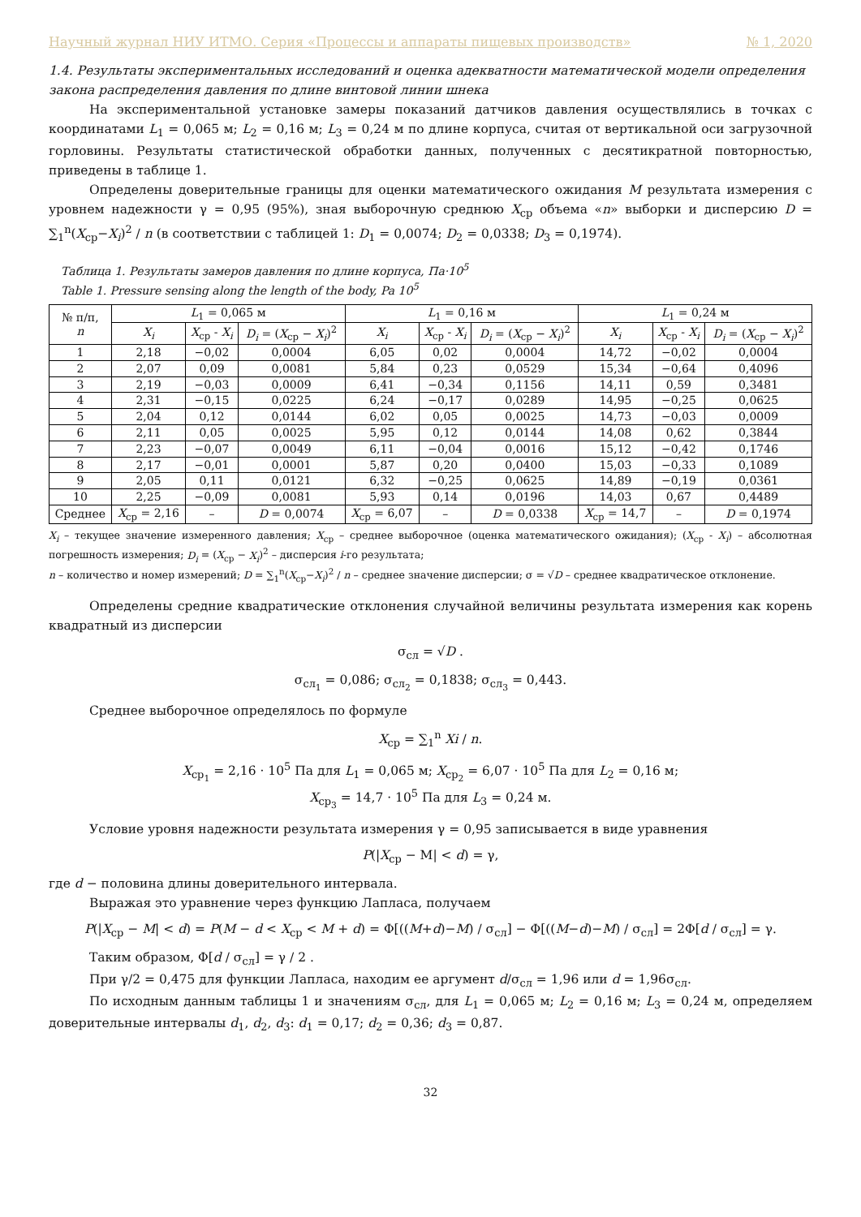Научный журнал НИУ ИТМО. Серия «Процессы и аппараты пищевых производств» № 1, 2020
1.4. Результаты экспериментальных исследований и оценка адекватности математической модели определения закона распределения давления по длине винтовой линии шнека
На экспериментальной установке замеры показаний датчиков давления осуществлялись в точках с координатами L<sub>1</sub> = 0,065 м; L<sub>2</sub> = 0,16 м; L<sub>3</sub> = 0,24 м по длине корпуса, считая от вертикальной оси загрузочной горловины. Результаты статистической обработки данных, полученных с десятикратной повторностью, приведены в таблице 1.
Определены доверительные границы для оценки математического ожидания M результата измерения с уровнем надежности γ = 0,95 (95%), зная выборочную среднюю X<sub>ср</sub> объема «n» выборки и дисперсию D = ∑<sub>1</sub><sup>n</sup>(X<sub>ср</sub>−X<sub>i</sub>)<sup>2</sup> / n (в соответствии с таблицей 1: D<sub>1</sub> = 0,0074; D<sub>2</sub> = 0,0338; D<sub>3</sub> = 0,1974).
Таблица 1. Результаты замеров давления по длине корпуса, Па·10<sup>5</sup>
Table 1. Pressure sensing along the length of the body, Pa 10<sup>5</sup>
| № п/п, n | L<sub>1</sub> = 0,065 м | | | L<sub>1</sub> = 0,16 м | | | L<sub>1</sub> = 0,24 м | | |
| --- | --- | --- | --- | --- | --- | --- | --- | --- | --- |
| | X<sub>i</sub> | X<sub>ср</sub> - X<sub>i</sub> | D<sub>i</sub> = ( X<sub>ср</sub> − X<sub>i</sub> )<sup>2</sup> | X<sub>i</sub> | X<sub>ср</sub> - X<sub>i</sub> | D<sub>i</sub> = ( X<sub>ср</sub> − X<sub>i</sub> )<sup>2</sup> | X<sub>i</sub> | X<sub>ср</sub> - X<sub>i</sub> | D<sub>i</sub> = ( X<sub>ср</sub> − X<sub>i</sub> )<sup>2</sup> |
| 1 | 2,18 | −0,02 | 0,0004 | 6,05 | 0,02 | 0,0004 | 14,72 | −0,02 | 0,0004 |
| 2 | 2,07 | 0,09 | 0,0081 | 5,84 | 0,23 | 0,0529 | 15,34 | −0,64 | 0,4096 |
| 3 | 2,19 | −0,03 | 0,0009 | 6,41 | −0,34 | 0,1156 | 14,11 | 0,59 | 0,3481 |
| 4 | 2,31 | −0,15 | 0,0225 | 6,24 | −0,17 | 0,0289 | 14,95 | −0,25 | 0,0625 |
| 5 | 2,04 | 0,12 | 0,0144 | 6,02 | 0,05 | 0,0025 | 14,73 | −0,03 | 0,0009 |
| 6 | 2,11 | 0,05 | 0,0025 | 5,95 | 0,12 | 0,0144 | 14,08 | 0,62 | 0,3844 |
| 7 | 2,23 | −0,07 | 0,0049 | 6,11 | −0,04 | 0,0016 | 15,12 | −0,42 | 0,1746 |
| 8 | 2,17 | −0,01 | 0,0001 | 5,87 | 0,20 | 0,0400 | 15,03 | −0,33 | 0,1089 |
| 9 | 2,05 | 0,11 | 0,0121 | 6,32 | −0,25 | 0,0625 | 14,89 | −0,19 | 0,0361 |
| 10 | 2,25 | −0,09 | 0,0081 | 5,93 | 0,14 | 0,0196 | 14,03 | 0,67 | 0,4489 |
| Среднее | X<sub>ср</sub> = 2,16 | – | D = 0,0074 | X<sub>ср</sub> = 6,07 | – | D = 0,0338 | X<sub>ср</sub> = 14,7 | – | D = 0,1974 |
X<sub>i</sub> – текущее значение измеренного давления; X<sub>ср</sub> – среднее выборочное (оценка математического ожидания); (X<sub>ср</sub> - X<sub>i</sub>) – абсолютная погрешность измерения; D<sub>i</sub> = (X<sub>ср</sub> − X<sub>i</sub>)<sup>2</sup> – дисперсия i-го результата;
n – количество и номер измерений; D = ∑<sub>1</sub><sup>n</sup>(X<sub>ср</sub>−X<sub>i</sub>)<sup>2</sup> / n – среднее значение дисперсии; σ = √D – среднее квадратическое отклонение.
Определены средние квадратические отклонения случайной величины результата измерения как корень квадратный из дисперсии
σ<sub>сл</sub> = √D .
σ<sub>сл<sub>1</sub></sub> = 0,086; σ<sub>сл<sub>2</sub></sub> = 0,1838; σ<sub>сл<sub>3</sub></sub> = 0,443.
Среднее выборочное определялось по формуле
X<sub>ср</sub> = ∑<sub>1</sub><sup>n</sup> Xi / n.
X<sub>ср<sub>1</sub></sub> = 2,16 · 10<sup>5</sup> Па для L<sub>1</sub> = 0,065 м; X<sub>ср<sub>2</sub></sub> = 6,07 · 10<sup>5</sup> Па для L<sub>2</sub> = 0,16 м;
X<sub>ср<sub>3</sub></sub> = 14,7 · 10<sup>5</sup> Па для L<sub>3</sub> = 0,24 м.
Условие уровня надежности результата измерения γ = 0,95 записывается в виде уравнения
P(|X<sub>ср</sub> − M| < d) = γ,
где d − половина длины доверительного интервала.
Выражая это уравнение через функцию Лапласа, получаем
P(|X<sub>ср</sub> − M| < d) = P(M − d < X<sub>ср</sub> < M + d) = Φ[((M+d)−M) / σ<sub>сл</sub>] − Φ[((M−d)−M) / σ<sub>сл</sub>] = 2Φ[d / σ<sub>сл</sub>] = γ.
Таким образом, Φ[d / σ<sub>сл</sub>] = γ / 2 .
При γ/2 = 0,475 для функции Лапласа, находим ее аргумент d/σ<sub>сл</sub> = 1,96 или d = 1,96σ<sub>сл</sub>.
По исходным данным таблицы 1 и значениям σ<sub>сл</sub>, для L<sub>1</sub> = 0,065 м; L<sub>2</sub> = 0,16 м; L<sub>3</sub> = 0,24 м, определяем доверительные интервалы d<sub>1</sub>, d<sub>2</sub>, d<sub>3</sub>: d<sub>1</sub> = 0,17; d<sub>2</sub> = 0,36; d<sub>3</sub> = 0,87.
32